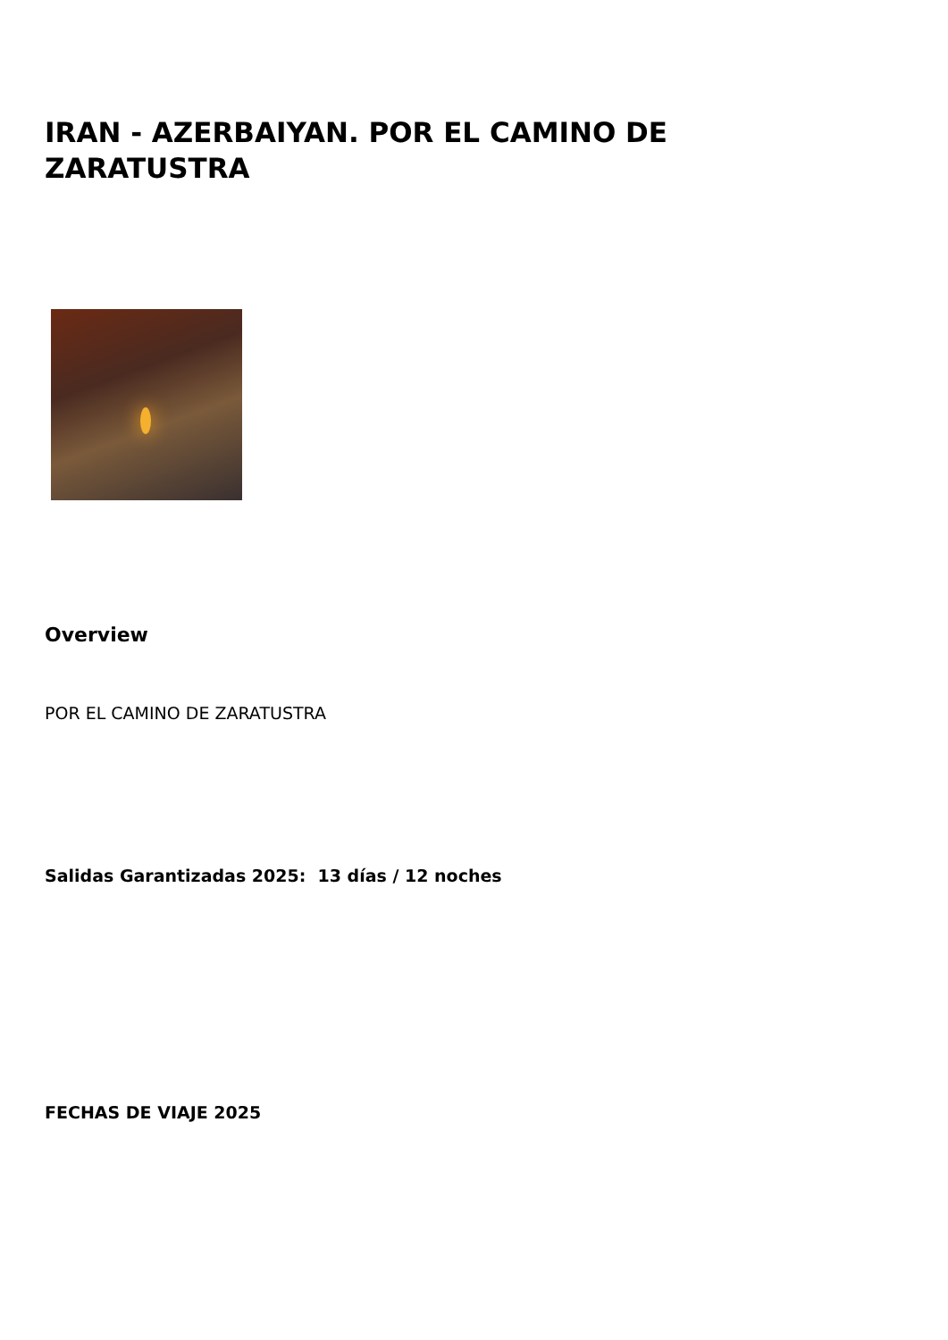IRAN - AZERBAIYAN. POR EL CAMINO DE ZARATUSTRA
Overview
POR EL CAMINO DE ZARATUSTRA
Salidas Garantizadas 2025: 13 días / 12 noches
FECHAS DE VIAJE 2025